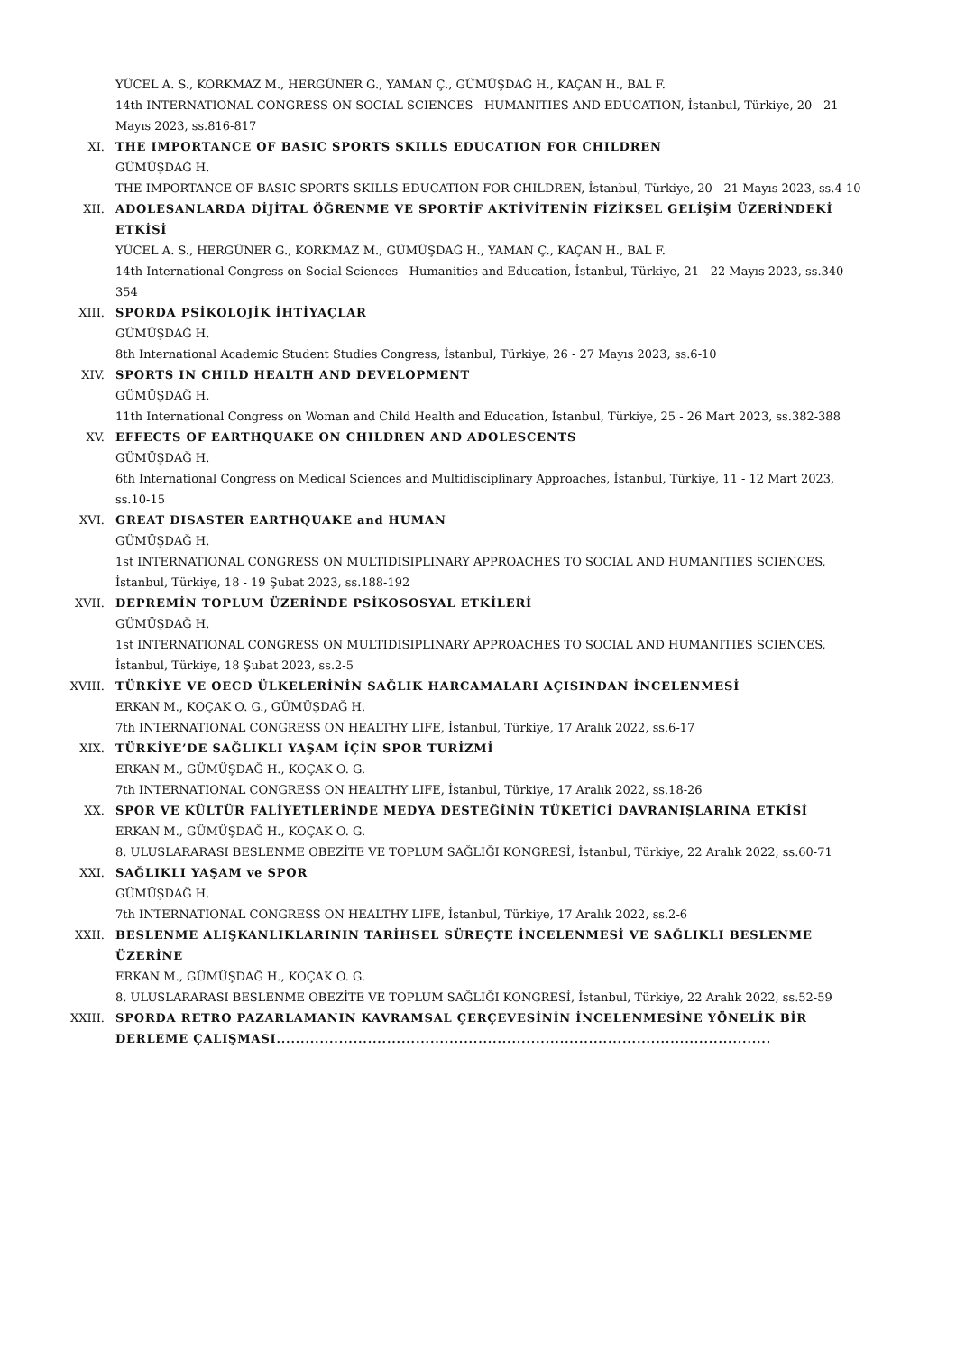YÜCEL A. S., KORKMAZ M., HERGÜNER G., YAMAN Ç., GÜMÜŞDAĞ H., KAÇAN H., BAL F.
14th INTERNATIONAL CONGRESS ON SOCIAL SCIENCES - HUMANITIES AND EDUCATION, İstanbul, Türkiye, 20 - 21 Mayıs 2023, ss.816-817
XI. THE IMPORTANCE OF BASIC SPORTS SKILLS EDUCATION FOR CHILDREN
GÜMÜŞDAĞ H.
THE IMPORTANCE OF BASIC SPORTS SKILLS EDUCATION FOR CHILDREN, İstanbul, Türkiye, 20 - 21 Mayıs 2023, ss.4-10
XII. ADOLESANLARDA DİJİTAL ÖĞRENME VE SPORTİF AKTİVİTENİN FİZİKSEL GELİŞİM ÜZERİNDEKİ ETKİSİ
YÜCEL A. S., HERGÜNER G., KORKMAZ M., GÜMÜŞDAĞ H., YAMAN Ç., KAÇAN H., BAL F.
14th International Congress on Social Sciences - Humanities and Education, İstanbul, Türkiye, 21 - 22 Mayıs 2023, ss.340-354
XIII. SPORDA PSİKOLOJİK İHTİYAÇLAR
GÜMÜŞDAĞ H.
8th International Academic Student Studies Congress, İstanbul, Türkiye, 26 - 27 Mayıs 2023, ss.6-10
XIV. SPORTS IN CHILD HEALTH AND DEVELOPMENT
GÜMÜŞDAĞ H.
11th International Congress on Woman and Child Health and Education, İstanbul, Türkiye, 25 - 26 Mart 2023, ss.382-388
XV. EFFECTS OF EARTHQUAKE ON CHILDREN AND ADOLESCENTS
GÜMÜŞDAĞ H.
6th International Congress on Medical Sciences and Multidisciplinary Approaches, İstanbul, Türkiye, 11 - 12 Mart 2023, ss.10-15
XVI. GREAT DISASTER EARTHQUAKE and HUMAN
GÜMÜŞDAĞ H.
1st INTERNATIONAL CONGRESS ON MULTIDISIPLINARY APPROACHES TO SOCIAL AND HUMANITIES SCIENCES, İstanbul, Türkiye, 18 - 19 Şubat 2023, ss.188-192
XVII. DEPREMİN TOPLUM ÜZERİNDE PSİKOSOSYAL ETKİLERİ
GÜMÜŞDAĞ H.
1st INTERNATIONAL CONGRESS ON MULTIDISIPLINARY APPROACHES TO SOCIAL AND HUMANITIES SCIENCES, İstanbul, Türkiye, 18 Şubat 2023, ss.2-5
XVIII. TÜRKİYE VE OECD ÜLKELERİNİN SAĞLIK HARCAMALARI AÇISINDAN İNCELENMESİ
ERKAN M., KOÇAK O. G., GÜMÜŞDAĞ H.
7th INTERNATIONAL CONGRESS ON HEALTHY LIFE, İstanbul, Türkiye, 17 Aralık 2022, ss.6-17
XIX. TÜRKİYE’DE SAĞLIKLI YAŞAM İÇİN SPOR TURİZMİ
ERKAN M., GÜMÜŞDAĞ H., KOÇAK O. G.
7th INTERNATIONAL CONGRESS ON HEALTHY LIFE, İstanbul, Türkiye, 17 Aralık 2022, ss.18-26
XX. SPOR VE KÜLTÜR FALİYETLERİNDE MEDYA DESTEĞİNİN TÜKETİCİ DAVRANIŞLARINA ETKİSİ
ERKAN M., GÜMÜŞDAĞ H., KOÇAK O. G.
8. ULUSLARARASI BESLENME OBEZİTE VE TOPLUM SAĞLIĞI KONGRESİ, İstanbul, Türkiye, 22 Aralık 2022, ss.60-71
XXI. SAĞLIKLI YAŞAM ve SPOR
GÜMÜŞDAĞ H.
7th INTERNATIONAL CONGRESS ON HEALTHY LIFE, İstanbul, Türkiye, 17 Aralık 2022, ss.2-6
XXII. BESLENME ALIŞKANLIKLARININ TARİHSEL SÜREÇTE İNCELENMESİ VE SAĞLIKLI BESLENME ÜZERİNE
ERKAN M., GÜMÜŞDAĞ H., KOÇAK O. G.
8. ULUSLARARASI BESLENME OBEZİTE VE TOPLUM SAĞLIĞI KONGRESİ, İstanbul, Türkiye, 22 Aralık 2022, ss.52-59
XXIII. SPORDA RETRO PAZARLAMANIN KAVRAMSAL ÇERÇEVESİNİN İNCELENMESİNE YÖNELİK BİR DERLEME ÇALIŞMASI.......................................................................................................